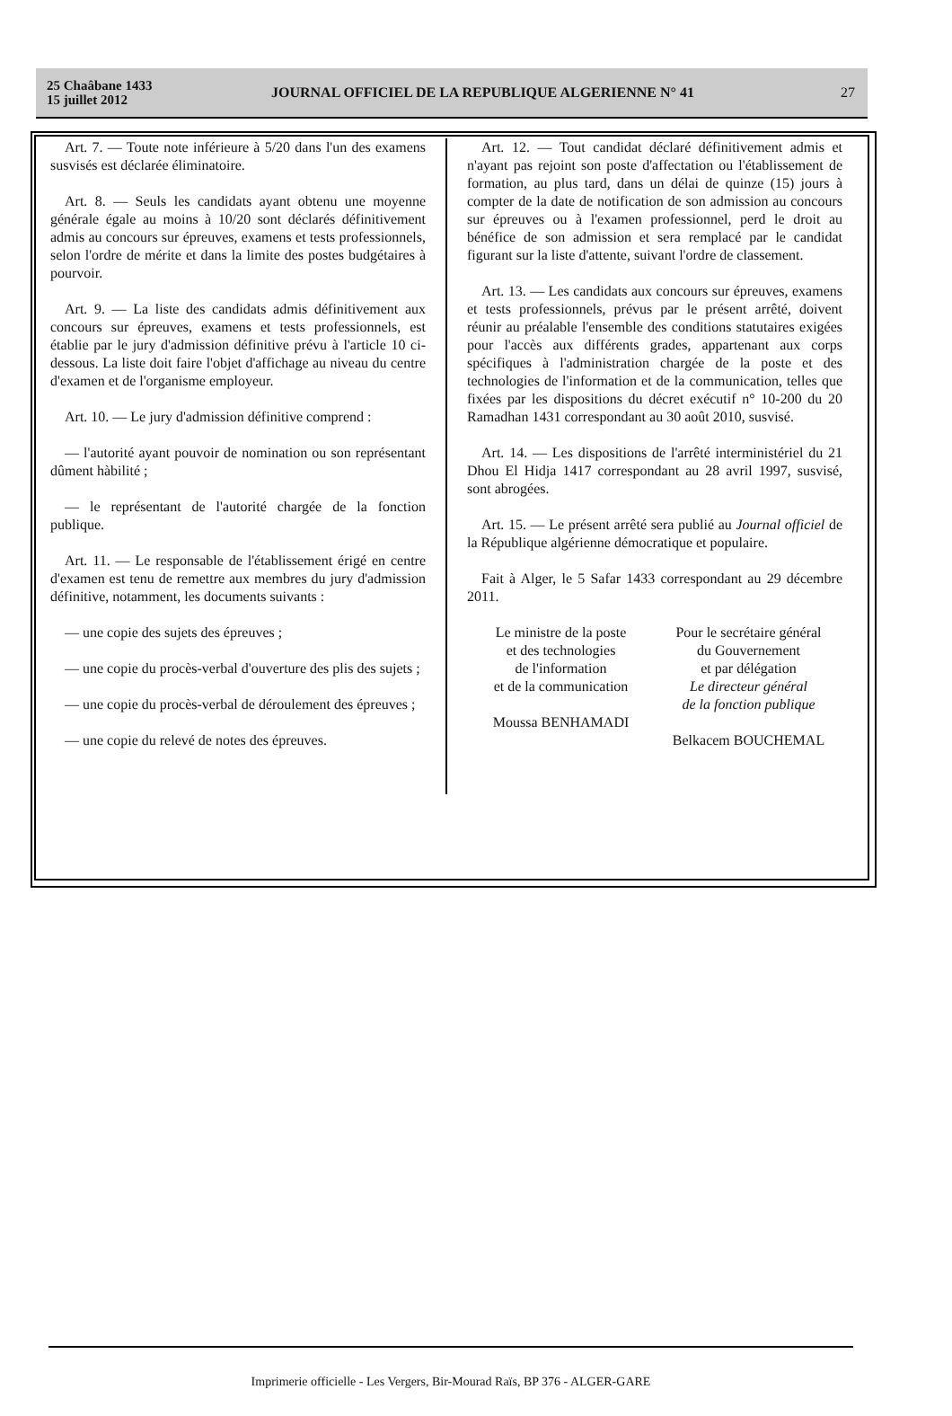25 Chaâbane 1433
15 juillet 2012
JOURNAL OFFICIEL DE LA REPUBLIQUE ALGERIENNE N° 41
27
Art. 7. — Toute note inférieure à 5/20 dans l'un des examens susvisés est déclarée éliminatoire.
Art. 8. — Seuls les candidats ayant obtenu une moyenne générale égale au moins à 10/20 sont déclarés définitivement admis au concours sur épreuves, examens et tests professionnels, selon l'ordre de mérite et dans la limite des postes budgétaires à pourvoir.
Art. 9. — La liste des candidats admis définitivement aux concours sur épreuves, examens et tests professionnels, est établie par le jury d'admission définitive prévu à l'article 10 ci-dessous. La liste doit faire l'objet d'affichage au niveau du centre d'examen et de l'organisme employeur.
Art. 10. — Le jury d'admission définitive comprend :
— l'autorité ayant pouvoir de nomination ou son représentant dûment hàbilité ;
— le représentant de l'autorité chargée de la fonction publique.
Art. 11. — Le responsable de l'établissement érigé en centre d'examen est tenu de remettre aux membres du jury d'admission définitive, notamment, les documents suivants :
— une copie des sujets des épreuves ;
— une copie du procès-verbal d'ouverture des plis des sujets ;
— une copie du procès-verbal de déroulement des épreuves ;
— une copie du relevé de notes des épreuves.
Art. 12. — Tout candidat déclaré définitivement admis et n'ayant pas rejoint son poste d'affectation ou l'établissement de formation, au plus tard, dans un délai de quinze (15) jours à compter de la date de notification de son admission au concours sur épreuves ou à l'examen professionnel, perd le droit au bénéfice de son admission et sera remplacé par le candidat figurant sur la liste d'attente, suivant l'ordre de classement.
Art. 13. — Les candidats aux concours sur épreuves, examens et tests professionnels, prévus par le présent arrêté, doivent réunir au préalable l'ensemble des conditions statutaires exigées pour l'accès aux différents grades, appartenant aux corps spécifiques à l'administration chargée de la poste et des technologies de l'information et de la communication, telles que fixées par les dispositions du décret exécutif n° 10-200 du 20 Ramadhan 1431 correspondant au 30 août 2010, susvisé.
Art. 14. — Les dispositions de l'arrêté interministériel du 21 Dhou El Hidja 1417 correspondant au 28 avril 1997, susvisé, sont abrogées.
Art. 15. — Le présent arrêté sera publié au Journal officiel de la République algérienne démocratique et populaire.
Fait à Alger, le 5 Safar 1433 correspondant au 29 décembre 2011.
Le ministre de la poste
et des technologies
de l'information
et de la communication
Moussa BENHAMADI
Pour le secrétaire général
du Gouvernement
et par délégation
Le directeur général
de la fonction publique
Belkacem BOUCHEMAL
Imprimerie officielle - Les Vergers, Bir-Mourad Raïs, BP 376 - ALGER-GARE